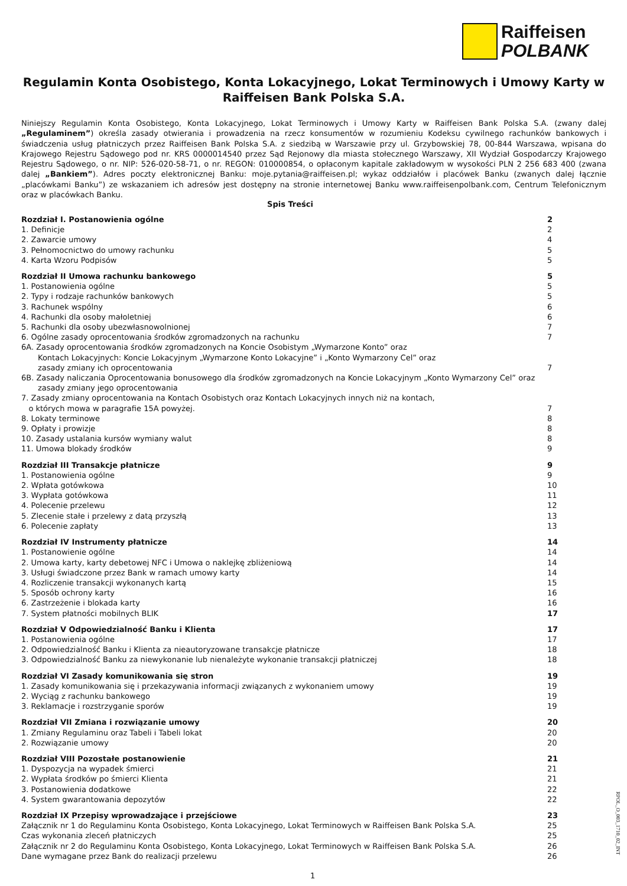Raiffeisen
POLBANK
Regulamin Konta Osobistego, Konta Lokacyjnego, Lokat Terminowych i Umowy Karty w Raiffeisen Bank Polska S.A.
Niniejszy Regulamin Konta Osobistego, Konta Lokacyjnego, Lokat Terminowych i Umowy Karty w Raiffeisen Bank Polska S.A. (zwany dalej „Regulaminem”) określa zasady otwierania i prowadzenia na rzecz konsumentów w rozumieniu Kodeksu cywilnego rachunków bankowych i świadczenia usług płatniczych przez Raiffeisen Bank Polska S.A. z siedzibą w Warszawie przy ul. Grzybowskiej 78, 00-844 Warszawa, wpisana do Krajowego Rejestru Sądowego pod nr. KRS 0000014540 przez Sąd Rejonowy dla miasta stołecznego Warszawy, XII Wydział Gospodarczy Krajowego Rejestru Sądowego, o nr. NIP: 526-020-58-71, o nr. REGON: 010000854, o opłaconym kapitale zakładowym w wysokości PLN 2 256 683 400 (zwana dalej „Bankiem”). Adres poczty elektronicznej Banku: moje.pytania@raiffeisen.pl; wykaz oddziałów i placówek Banku (zwanych dalej łącznie „placówkami Banku”) ze wskazaniem ich adresów jest dostępny na stronie internetowej Banku www.raiffeisenpolbank.com, Centrum Telefonicznym oraz w placówkach Banku.
Spis Treści
Rozdział I. Postanowienia ogólne 2
1. Definicje 2
2. Zawarcie umowy 4
3. Pełnomocnictwo do umowy rachunku 5
4. Karta Wzoru Podpisów 5
Rozdział II Umowa rachunku bankowego 5
1. Postanowienia ogólne 5
2. Typy i rodzaje rachunków bankowych 5
3. Rachunek wspólny 6
4. Rachunki dla osoby małoletniej 6
5. Rachunki dla osoby ubezwłasnowolnionej 7
6. Ogólne zasady oprocentowania środków zgromadzonych na rachunku 7
6A. Zasady oprocentowania środków zgromadzonych na Koncie Osobistym „Wymarzone Konto” oraz
Kontach Lokacyjnych: Koncie Lokacyjnym „Wymarzone Konto Lokacyjne” i „Konto Wymarzony Cel” oraz
zasady zmiany ich oprocentowania
7
6B. Zasady naliczania Oprocentowania bonusowego dla środków zgromadzonych na Koncie Lokacyjnym „Konto Wymarzony Cel” oraz
zasady zmiany jego oprocentowania
7. Zasady zmiany oprocentowania na Kontach Osobistych oraz Kontach Lokacyjnych innych niż na kontach,
o których mowa w paragrafie 15A powyżej.
7
8. Lokaty terminowe 8
9. Opłaty i prowizje 8
10. Zasady ustalania kursów wymiany walut 8
11. Umowa blokady środków 9
Rozdział III Transakcje płatnicze 9
1. Postanowienia ogólne 9
2. Wpłata gotówkowa 10
3. Wypłata gotówkowa 11
4. Polecenie przelewu 12
5. Zlecenie stałe i przelewy z datą przyszłą 13
6. Polecenie zapłaty 13
Rozdział IV Instrumenty płatnicze 14
1. Postanowienie ogólne 14
2. Umowa karty, karty debetowej NFC i Umowa o naklejkę zbliżeniową 14
3. Usługi świadczone przez Bank w ramach umowy karty 14
4. Rozliczenie transakcji wykonanych kartą 15
5. Sposób ochrony karty 16
6. Zastrzeżenie i blokada karty 16
7. System płatności mobilnych BLIK 17
Rozdział V Odpowiedzialność Banku i Klienta 17
1. Postanowienia ogólne 17
2. Odpowiedzialność Banku i Klienta za nieautoryzowane transakcje płatnicze 18
3. Odpowiedzialność Banku za niewykonanie lub nienależyte wykonanie transakcji płatniczej 18
Rozdział VI Zasady komunikowania się stron 19
1. Zasady komunikowania się i przekazywania informacji związanych z wykonaniem umowy 19
2. Wyciąg z rachunku bankowego 19
3. Reklamacje i rozstrzyganie sporów 19
Rozdział VII Zmiana i rozwiązanie umowy 20
1. Zmiany Regulaminu oraz Tabeli i Tabeli lokat 20
2. Rozwiązanie umowy 20
Rozdział VIII Pozostałe postanowienie 21
1. Dyspozycja na wypadek śmierci 21
2. Wypłata środków po śmierci Klienta 21
3. Postanowienia dodatkowe 22
4. System gwarantowania depozytów 22
Rozdział IX Przepisy wprowadzające i przejściowe 23
Załącznik nr 1 do Regulaminu Konta Osobistego, Konta Lokacyjnego, Lokat Terminowych w Raiffeisen Bank Polska S.A. 25
Czas wykonania zleceń płatniczych 25
Załącznik nr 2 do Regulaminu Konta Osobistego, Konta Lokacyjnego, Lokat Terminowych w Raiffeisen Bank Polska S.A. 26
Dane wymagane przez Bank do realizacji przelewu 26
1
RPOL_O_003_1710_02_INT